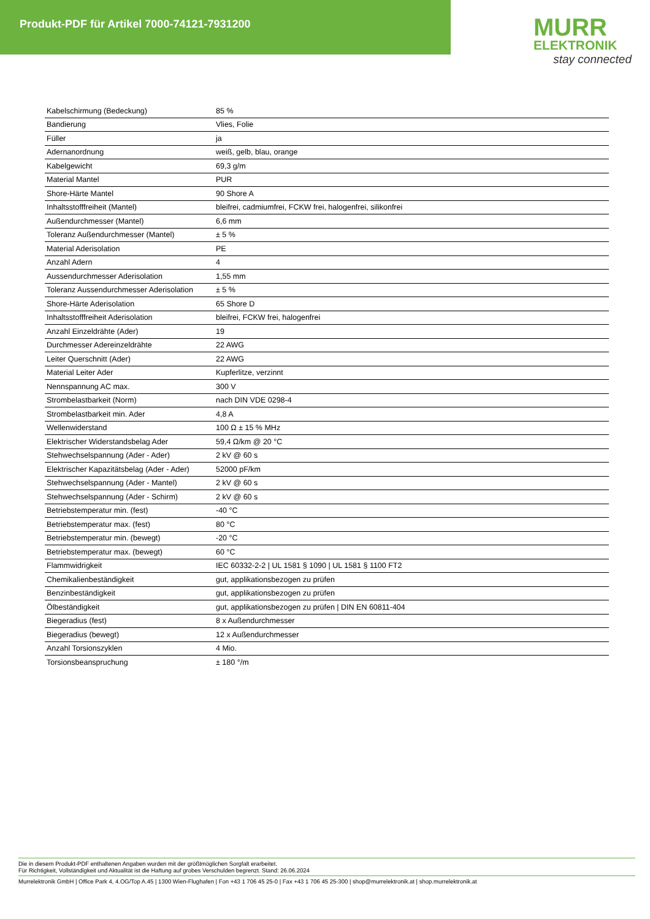Produkt-PDF für Artikel 7000-74121-7931200
MURR
ELEKTRONIK
stay connected
| Kabelschirmung (Bedeckung) | 85 % |
| Bandierung | Vlies, Folie |
| Füller | ja |
| Adernanordnung | weiß, gelb, blau, orange |
| Kabelgewicht | 69,3 g/m |
| Material Mantel | PUR |
| Shore-Härte Mantel | 90 Shore A |
| Inhaltsstofffreiheit (Mantel) | bleifrei, cadmiumfrei, FCKW frei, halogenfrei, silikonfrei |
| Außendurchmesser (Mantel) | 6,6 mm |
| Toleranz Außendurchmesser (Mantel) | ± 5 % |
| Material Aderisolation | PE |
| Anzahl Adern | 4 |
| Aussendurchmesser Aderisolation | 1,55 mm |
| Toleranz Aussendurchmesser Aderisolation | ± 5 % |
| Shore-Härte Aderisolation | 65 Shore D |
| Inhaltsstofffreiheit Aderisolation | bleifrei, FCKW frei, halogenfrei |
| Anzahl Einzeldrähte (Ader) | 19 |
| Durchmesser Adereinzeldrähte | 22 AWG |
| Leiter Querschnitt (Ader) | 22 AWG |
| Material Leiter Ader | Kupferlitze, verzinnt |
| Nennspannung AC max. | 300 V |
| Strombelastbarkeit (Norm) | nach DIN VDE 0298-4 |
| Strombelastbarkeit min. Ader | 4,8 A |
| Wellenwiderstand | 100 Ω ± 15 % MHz |
| Elektrischer Widerstandsbelag Ader | 59,4 Ω/km @ 20 °C |
| Stehwechselspannung (Ader - Ader) | 2 kV @ 60 s |
| Elektrischer Kapazitätsbelag (Ader - Ader) | 52000 pF/km |
| Stehwechselspannung (Ader - Mantel) | 2 kV @ 60 s |
| Stehwechselspannung (Ader - Schirm) | 2 kV @ 60 s |
| Betriebstemperatur min. (fest) | -40 °C |
| Betriebstemperatur max. (fest) | 80 °C |
| Betriebstemperatur min. (bewegt) | -20 °C |
| Betriebstemperatur max. (bewegt) | 60 °C |
| Flammwidrigkeit | IEC 60332-2-2 / UL 1581 § 1090 / UL 1581 § 1100 FT2 |
| Chemikalienbeständigkeit | gut, applikationsbezogen zu prüfen |
| Benzinbeständigkeit | gut, applikationsbezogen zu prüfen |
| Ölbeständigkeit | gut, applikationsbezogen zu prüfen / DIN EN 60811-404 |
| Biegeradius (fest) | 8 x Außendurchmesser |
| Biegeradius (bewegt) | 12 x Außendurchmesser |
| Anzahl Torsionszyklen | 4 Mio. |
| Torsionsbeanspruchung | ± 180 °/m |
Die in diesem Produkt-PDF enthaltenen Angaben wurden mit der größtmöglichen Sorgfalt erarbeitet.
Für Richtigkeit, Vollständigkeit und Aktualität ist die Haftung auf grobes Verschulden begrenzt. Stand: 26.06.2024
Murrelektronik GmbH | Office Park 4, 4.OG/Top A.45 | 1300 Wien-Flughafen | Fon +43 1 706 45 25-0 | Fax +43 1 706 45 25-300 | shop@murrelektronik.at | shop.murrelektronik.at